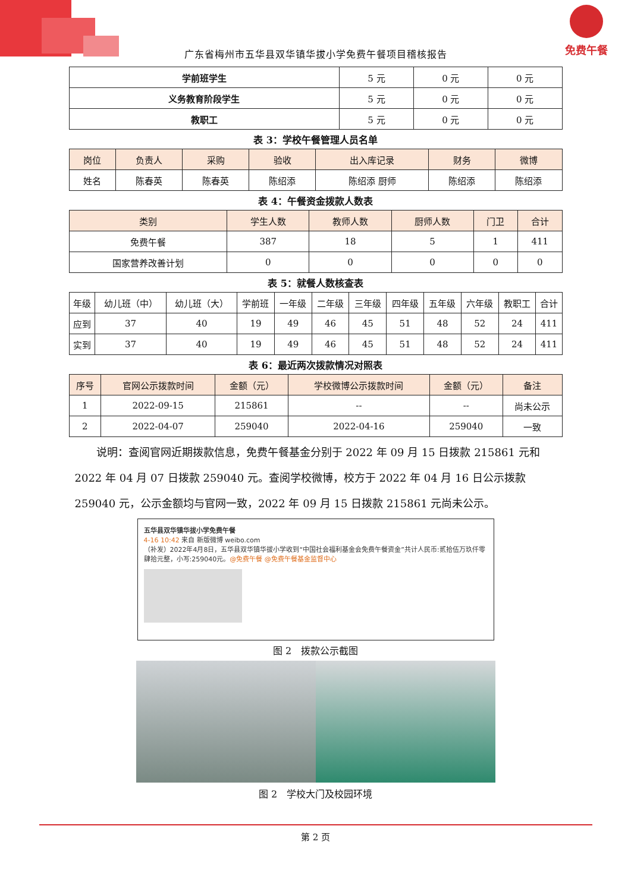免费午餐
广东省梅州市五华县双华镇华拔小学免费午餐项目稽核报告
| 学前班学生 | 5 元 | 0 元 | 0 元 |
| 义务教育阶段学生 | 5 元 | 0 元 | 0 元 |
| 教职工 | 5 元 | 0 元 | 0 元 |
表 3：学校午餐管理人员名单
| 岗位 | 负责人 | 采购 | 验收 | 出入库记录 | 财务 | 微博 |
| --- | --- | --- | --- | --- | --- | --- |
| 姓名 | 陈春英 | 陈春英 | 陈绍添 | 陈绍添 厨师 | 陈绍添 | 陈绍添 |
表 4：午餐资金拨款人数表
| 类别 | 学生人数 | 教师人数 | 厨师人数 | 门卫 | 合计 |
| --- | --- | --- | --- | --- | --- |
| 免费午餐 | 387 | 18 | 5 | 1 | 411 |
| 国家营养改善计划 | 0 | 0 | 0 | 0 | 0 |
表 5：就餐人数核查表
| 年级 | 幼儿班（中） | 幼儿班（大） | 学前班 | 一年级 | 二年级 | 三年级 | 四年级 | 五年级 | 六年级 | 教职工 | 合计 |
| 应到 | 37 | 40 | 19 | 49 | 46 | 45 | 51 | 48 | 52 | 24 | 411 |
| 实到 | 37 | 40 | 19 | 49 | 46 | 45 | 51 | 48 | 52 | 24 | 411 |
表 6：最近两次拨款情况对照表
| 序号 | 官网公示拨款时间 | 金额（元） | 学校微博公示拨款时间 | 金额（元） | 备注 |
| --- | --- | --- | --- | --- | --- |
| 1 | 2022-09-15 | 215861 | -- | -- | 尚未公示 |
| 2 | 2022-04-07 | 259040 | 2022-04-16 | 259040 | 一致 |
说明：查阅官网近期拨款信息，免费午餐基金分别于 2022 年 09 月 15 日拨款 215861 元和 2022 年 04 月 07 日拨款 259040 元。查阅学校微博，校方于 2022 年 04 月 16 日公示拨款 259040 元，公示金额均与官网一致，2022 年 09 月 15 日拨款 215861 元尚未公示。
五华县双华镇华拔小学免费午餐
4-16 10:42 来自 新版微博 weibo.com
（补发）2022年4月8日，五华县双华镇华拔小学收到“中国社会福利基金会免费午餐资金”共计人民币:贰拾伍万玖仟零肆拾元整，小写:259040元。@免费午餐 @免费午餐基金监督中心
图 2　拨款公示截图
图 2　学校大门及校园环境
第 2 页